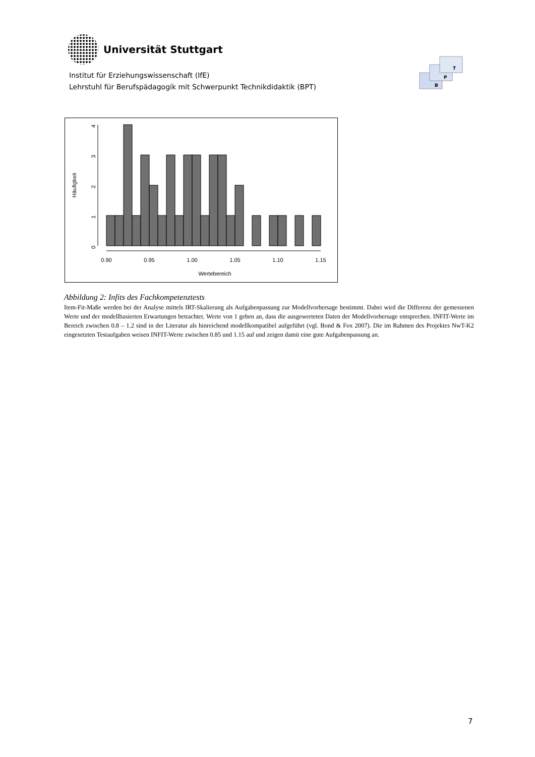Universität Stuttgart
Institut für Erziehungswissenschaft (IfE)
Lehrstuhl für Berufspädagogik mit Schwerpunkt Technikdidaktik (BPT)
B
P
T
0
1
2
3
4
Häufigkeit
0.90
0.95
1.00
1.05
1.10
1.15
Wertebereich
Abbildung 2: Infits des Fachkompetenztests
Item-Fit-Maße werden bei der Analyse mittels IRT-Skalierung als Aufgabenpassung zur Modellvorhersage bestimmt. Dabei wird die Differenz der gemessenen Werte und der modellbasierten Erwartungen betrachtet. Werte von 1 geben an, dass die ausgewerteten Daten der Modellvorhersage entsprechen. INFIT-Werte im Bereich zwischen 0.8 – 1.2 sind in der Literatur als hinreichend modellkompatibel aufgeführt (vgl. Bond & Fox 2007). Die im Rahmen des Projektes NwT-K2 eingesetzten Testaufgaben weisen INFIT-Werte zwischen 0.85 und 1.15 auf und zeigen damit eine gute Aufgabenpassung an.
7